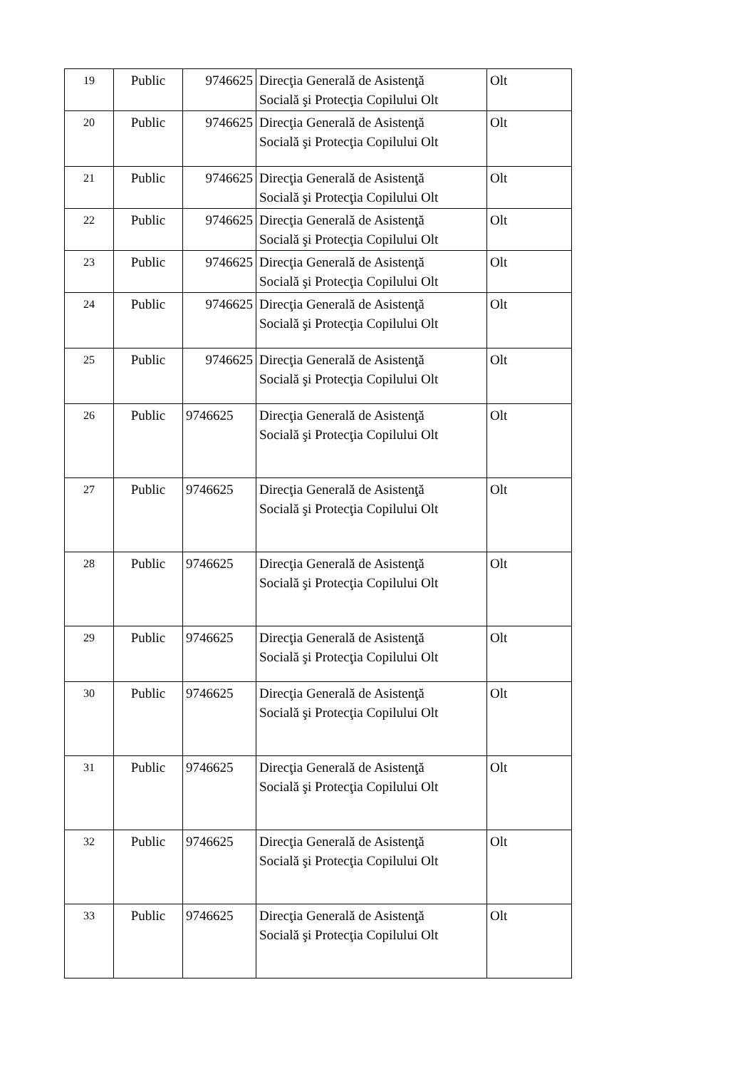| 19 | Public | 9746625 | Direcţia Generală de Asistenţă Socială şi Protecţia Copilului Olt | Olt |
| 20 | Public | 9746625 | Direcţia Generală de Asistenţă Socială şi Protecţia Copilului Olt | Olt |
| 21 | Public | 9746625 | Direcţia Generală de Asistenţă Socială şi Protecţia Copilului Olt | Olt |
| 22 | Public | 9746625 | Direcţia Generală de Asistenţă Socială şi Protecţia Copilului Olt | Olt |
| 23 | Public | 9746625 | Direcţia Generală de Asistenţă Socială şi Protecţia Copilului Olt | Olt |
| 24 | Public | 9746625 | Direcţia Generală de Asistenţă Socială şi Protecţia Copilului Olt | Olt |
| 25 | Public | 9746625 | Direcţia Generală de Asistenţă Socială şi Protecţia Copilului Olt | Olt |
| 26 | Public | 9746625 | Direcţia Generală de Asistenţă Socială şi Protecţia Copilului Olt | Olt |
| 27 | Public | 9746625 | Direcţia Generală de Asistenţă Socială şi Protecţia Copilului Olt | Olt |
| 28 | Public | 9746625 | Direcţia Generală de Asistenţă Socială şi Protecţia Copilului Olt | Olt |
| 29 | Public | 9746625 | Direcţia Generală de Asistenţă Socială şi Protecţia Copilului Olt | Olt |
| 30 | Public | 9746625 | Direcţia Generală de Asistenţă Socială şi Protecţia Copilului Olt | Olt |
| 31 | Public | 9746625 | Direcţia Generală de Asistenţă Socială şi Protecţia Copilului Olt | Olt |
| 32 | Public | 9746625 | Direcţia Generală de Asistenţă Socială şi Protecţia Copilului Olt | Olt |
| 33 | Public | 9746625 | Direcţia Generală de Asistenţă Socială şi Protecţia Copilului Olt | Olt |